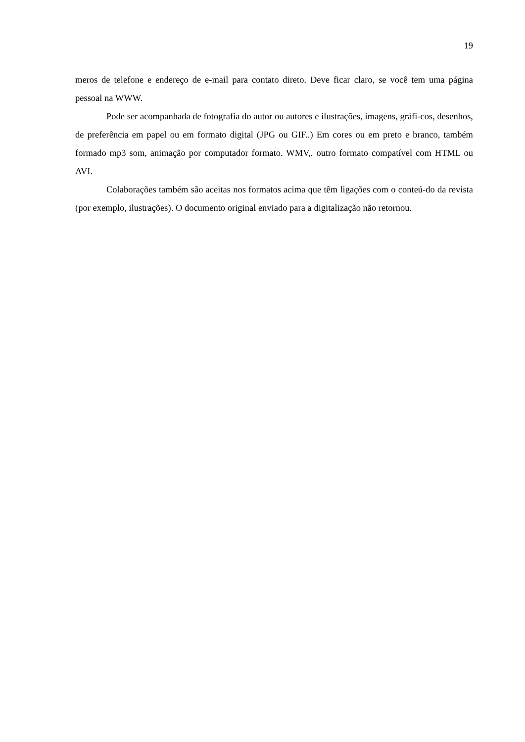19
meros de telefone e endereço de e-mail para contato direto. Deve ficar claro, se você tem uma página pessoal na WWW.
Pode ser acompanhada de fotografia do autor ou autores e ilustrações, imagens, gráfi-cos, desenhos, de preferência em papel ou em formato digital (JPG ou GIF..) Em cores ou em preto e branco, também formado mp3 som, animação por computador formato. WMV,. outro formato compatível com HTML ou AVI.
Colaborações também são aceitas nos formatos acima que têm ligações com o conteú-do da revista (por exemplo, ilustrações). O documento original enviado para a digitalização não retornou.